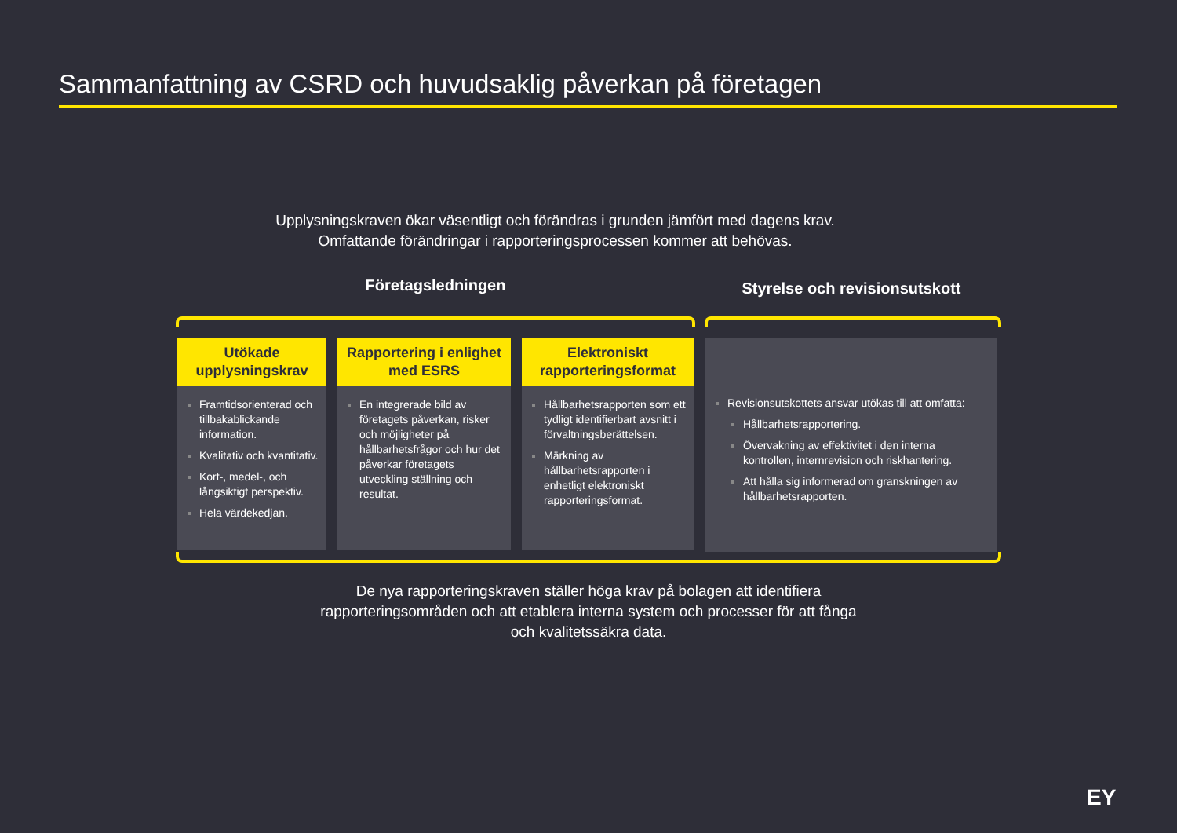Sammanfattning av CSRD och huvudsaklig påverkan på företagen
Upplysningskraven ökar väsentligt och förändras i grunden jämfört med dagens krav. Omfattande förändringar i rapporteringsprocessen kommer att behövas.
Företagsledningen Styrelse och revisionsutskott
Utökade upplysningskrav
Framtidsorienterad och tillbakablickande information.
Kvalitativ och kvantitativ.
Kort-, medel-, och långsiktigt perspektiv.
Hela värdekedjan.
Rapportering i enlighet med ESRS
En integrerade bild av företagets påverkan, risker och möjligheter på hållbarhetsfrågor och hur det påverkar företagets utveckling ställning och resultat.
Elektroniskt rapporteringsformat
Hållbarhetsrapporten som ett tydligt identifierbart avsnitt i förvaltningsberättelsen.
Märkning av hållbarhetsrapporten i enhetligt elektroniskt rapporteringsformat.
Revisionsutskottets ansvar utökas till att omfatta:
Hållbarhetsrapportering.
Övervakning av effektivitet i den interna kontrollen, internrevision och riskhantering.
Att hålla sig informerad om granskningen av hållbarhetsrapporten.
De nya rapporteringskraven ställer höga krav på bolagen att identifiera rapporteringsområden och att etablera interna system och processer för att fånga och kvalitetssäkra data.
EY